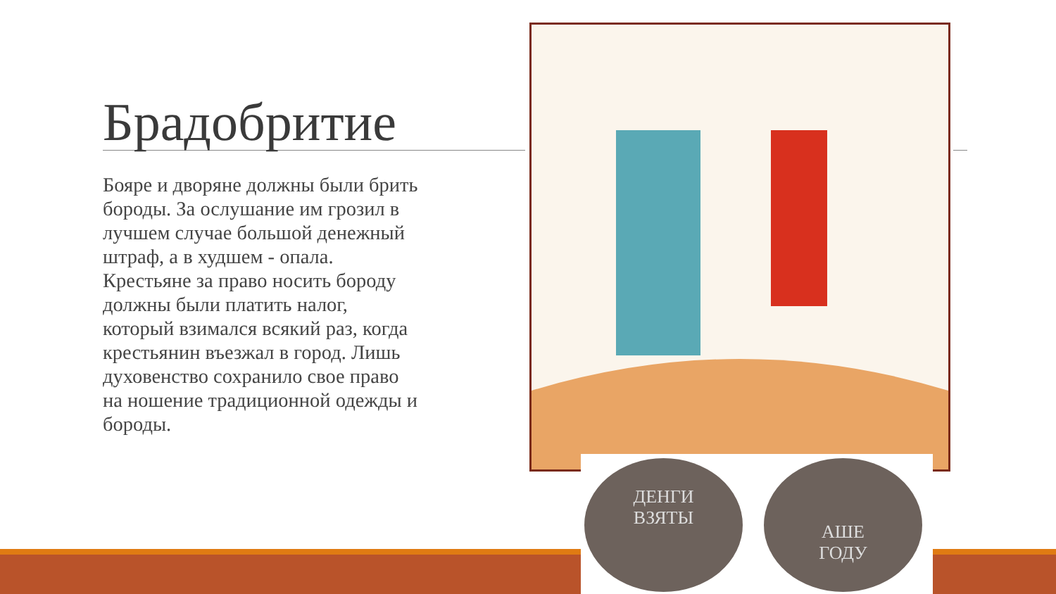Брадобритие
Бояре и дворяне должны были брить бороды. За ослушание им грозил в лучшем случае большой денежный штраф, а в худшем - опала. Крестьяне за право носить бороду должны были платить налог, который взимался всякий раз, когда крестьянин въезжал в город. Лишь духовенство сохранило свое право на ношение традиционной одежды и бороды.
ДЕНГИ
ВЗЯТЫ
АШЕ
ГОДУ